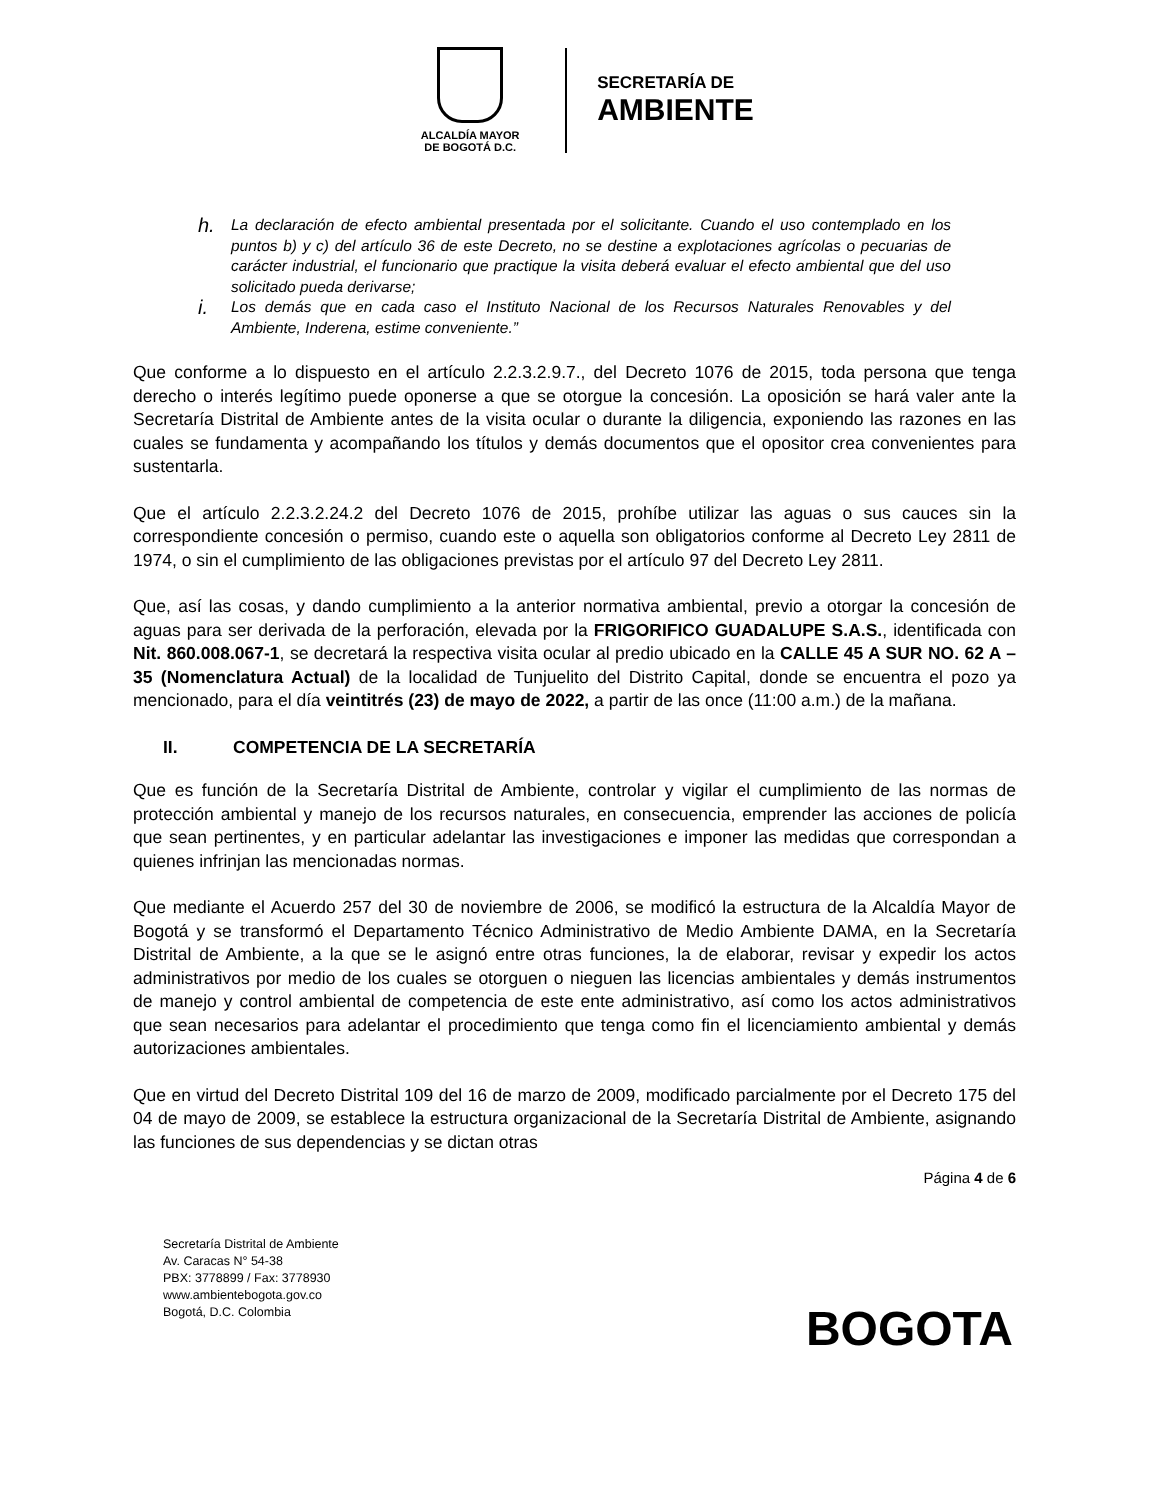ALCALDÍA MAYOR
DE BOGOTÁ D.C.
SECRETARÍA DE
AMBIENTE
h.
La declaración de efecto ambiental presentada por el solicitante. Cuando el uso contemplado en los puntos b) y c) del artículo 36 de este Decreto, no se destine a explotaciones agrícolas o pecuarias de carácter industrial, el funcionario que practique la visita deberá evaluar el efecto ambiental que del uso solicitado pueda derivarse;
i.
Los demás que en cada caso el Instituto Nacional de los Recursos Naturales Renovables y del Ambiente, Inderena, estime conveniente.”
Que conforme a lo dispuesto en el artículo 2.2.3.2.9.7., del Decreto 1076 de 2015, toda persona que tenga derecho o interés legítimo puede oponerse a que se otorgue la concesión. La oposición se hará valer ante la Secretaría Distrital de Ambiente antes de la visita ocular o durante la diligencia, exponiendo las razones en las cuales se fundamenta y acompañando los títulos y demás documentos que el opositor crea convenientes para sustentarla.
Que el artículo 2.2.3.2.24.2 del Decreto 1076 de 2015, prohíbe utilizar las aguas o sus cauces sin la correspondiente concesión o permiso, cuando este o aquella son obligatorios conforme al Decreto Ley 2811 de 1974, o sin el cumplimiento de las obligaciones previstas por el artículo 97 del Decreto Ley 2811.
Que, así las cosas, y dando cumplimiento a la anterior normativa ambiental, previo a otorgar la concesión de aguas para ser derivada de la perforación, elevada por la FRIGORIFICO GUADALUPE S.A.S., identificada con Nit. 860.008.067-1, se decretará la respectiva visita ocular al predio ubicado en la CALLE 45 A SUR NO. 62 A – 35 (Nomenclatura Actual) de la localidad de Tunjuelito del Distrito Capital, donde se encuentra el pozo ya mencionado, para el día veintitrés (23) de mayo de 2022, a partir de las once (11:00 a.m.) de la mañana.
II. COMPETENCIA DE LA SECRETARÍA
Que es función de la Secretaría Distrital de Ambiente, controlar y vigilar el cumplimiento de las normas de protección ambiental y manejo de los recursos naturales, en consecuencia, emprender las acciones de policía que sean pertinentes, y en particular adelantar las investigaciones e imponer las medidas que correspondan a quienes infrinjan las mencionadas normas.
Que mediante el Acuerdo 257 del 30 de noviembre de 2006, se modificó la estructura de la Alcaldía Mayor de Bogotá y se transformó el Departamento Técnico Administrativo de Medio Ambiente DAMA, en la Secretaría Distrital de Ambiente, a la que se le asignó entre otras funciones, la de elaborar, revisar y expedir los actos administrativos por medio de los cuales se otorguen o nieguen las licencias ambientales y demás instrumentos de manejo y control ambiental de competencia de este ente administrativo, así como los actos administrativos que sean necesarios para adelantar el procedimiento que tenga como fin el licenciamiento ambiental y demás autorizaciones ambientales.
Que en virtud del Decreto Distrital 109 del 16 de marzo de 2009, modificado parcialmente por el Decreto 175 del 04 de mayo de 2009, se establece la estructura organizacional de la Secretaría Distrital de Ambiente, asignando las funciones de sus dependencias y se dictan otras
Página 4 de 6
Secretaría Distrital de Ambiente
Av. Caracas N° 54-38
PBX: 3778899 / Fax: 3778930
www.ambientebogota.gov.co
Bogotá, D.C. Colombia
BOGOTA